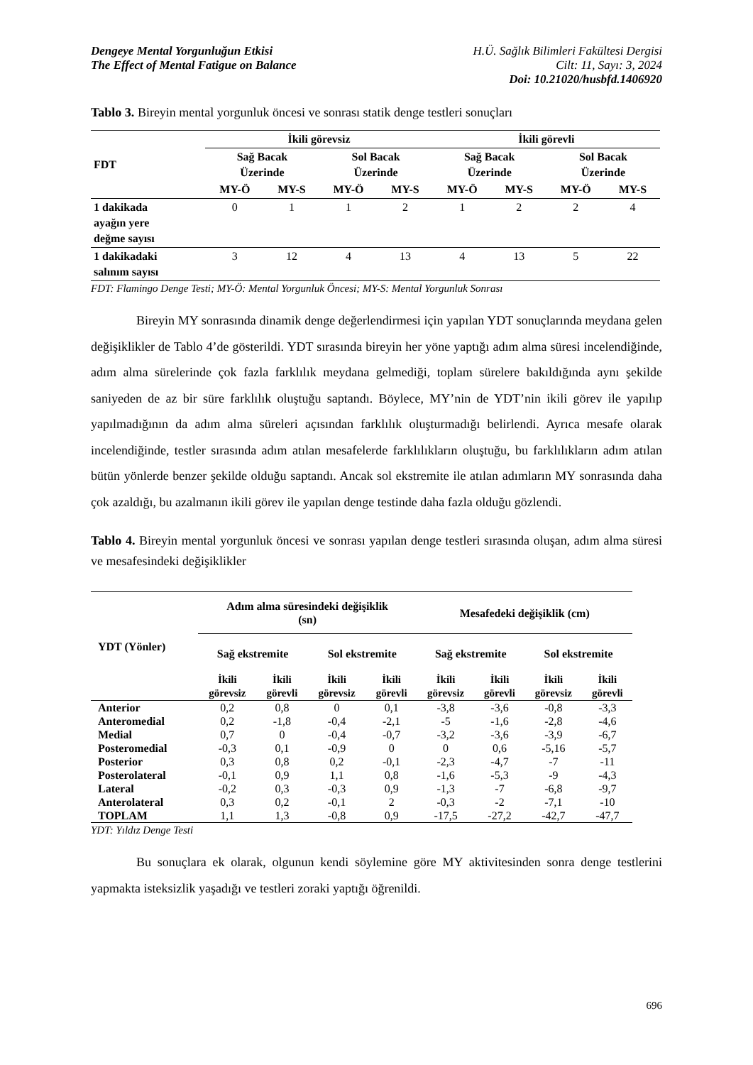Dengeye Mental Yorgunluğun Etkisi
The Effect of Mental Fatigue on Balance
H.Ü. Sağlık Bilimleri Fakültesi Dergisi
Cilt: 11, Sayı: 3, 2024
Doi: 10.21020/husbfd.1406920
Tablo 3. Bireyin mental yorgunluk öncesi ve sonrası statik denge testleri sonuçları
| FDT | İkili görevsiz | | | | İkili görevli | | | |
| --- | --- | --- | --- | --- | --- | --- | --- | --- |
| | Sağ Bacak Üzerinde | | Sol Bacak Üzerinde | | Sağ Bacak Üzerinde | | Sol Bacak Üzerinde | |
| | MY-Ö | MY-S | MY-Ö | MY-S | MY-Ö | MY-S | MY-Ö | MY-S |
| 1 dakikada ayağın yere değme sayısı | 0 | 1 | 1 | 2 | 1 | 2 | 2 | 4 |
| 1 dakikadaki salınım sayısı | 3 | 12 | 4 | 13 | 4 | 13 | 5 | 22 |
FDT: Flamingo Denge Testi; MY-Ö: Mental Yorgunluk Öncesi; MY-S: Mental Yorgunluk Sonrası
Bireyin MY sonrasında dinamik denge değerlendirmesi için yapılan YDT sonuçlarında meydana gelen değişiklikler de Tablo 4’de gösterildi. YDT sırasında bireyin her yöne yaptığı adım alma süresi incelendiğinde, adım alma sürelerinde çok fazla farklılık meydana gelmediği, toplam sürelere bakıldığında aynı şekilde saniyeden de az bir süre farklılık oluştuğu saptandı. Böylece, MY’nin de YDT’nin ikili görev ile yapılıp yapılmadığının da adım alma süreleri açısından farklılık oluşturmadığı belirlendi. Ayrıca mesafe olarak incelendiğinde, testler sırasında adım atılan mesafelerde farklılıkların oluştuğu, bu farklılıkların adım atılan bütün yönlerde benzer şekilde olduğu saptandı. Ancak sol ekstremite ile atılan adımların MY sonrasında daha çok azaldığı, bu azalmanın ikili görev ile yapılan denge testinde daha fazla olduğu gözlendi.
Tablo 4. Bireyin mental yorgunluk öncesi ve sonrası yapılan denge testleri sırasında oluşan, adım alma süresi ve mesafesindeki değişiklikler
| YDT (Yönler) | Adım alma süresindeki değişiklik (sn) | | | | Mesafedeki değişiklik (cm) | | | |
| --- | --- | --- | --- | --- | --- | --- | --- | --- |
| | Sağ ekstremite | | Sol ekstremite | | Sağ ekstremite | | Sol ekstremite | |
| | İkili görevsiz | İkili görevli | İkili görevsiz | İkili görevli | İkili görevsiz | İkili görevli | İkili görevsiz | İkili görevli |
| Anterior | 0,2 | 0,8 | 0 | 0,1 | -3,8 | -3,6 | -0,8 | -3,3 |
| Anteromedial | 0,2 | -1,8 | -0,4 | -2,1 | -5 | -1,6 | -2,8 | -4,6 |
| Medial | 0,7 | 0 | -0,4 | -0,7 | -3,2 | -3,6 | -3,9 | -6,7 |
| Posteromedial | -0,3 | 0,1 | -0,9 | 0 | 0 | 0,6 | -5,16 | -5,7 |
| Posterior | 0,3 | 0,8 | 0,2 | -0,1 | -2,3 | -4,7 | -7 | -11 |
| Posterolateral | -0,1 | 0,9 | 1,1 | 0,8 | -1,6 | -5,3 | -9 | -4,3 |
| Lateral | -0,2 | 0,3 | -0,3 | 0,9 | -1,3 | -7 | -6,8 | -9,7 |
| Anterolateral | 0,3 | 0,2 | -0,1 | 2 | -0,3 | -2 | -7,1 | -10 |
| TOPLAM | 1,1 | 1,3 | -0,8 | 0,9 | -17,5 | -27,2 | -42,7 | -47,7 |
YDT: Yıldız Denge Testi
Bu sonuçlara ek olarak, olgunun kendi söylemine göre MY aktivitesinden sonra denge testlerini yapmakta isteksizlik yaşadığı ve testleri zoraki yaptığı öğrenildi.
696